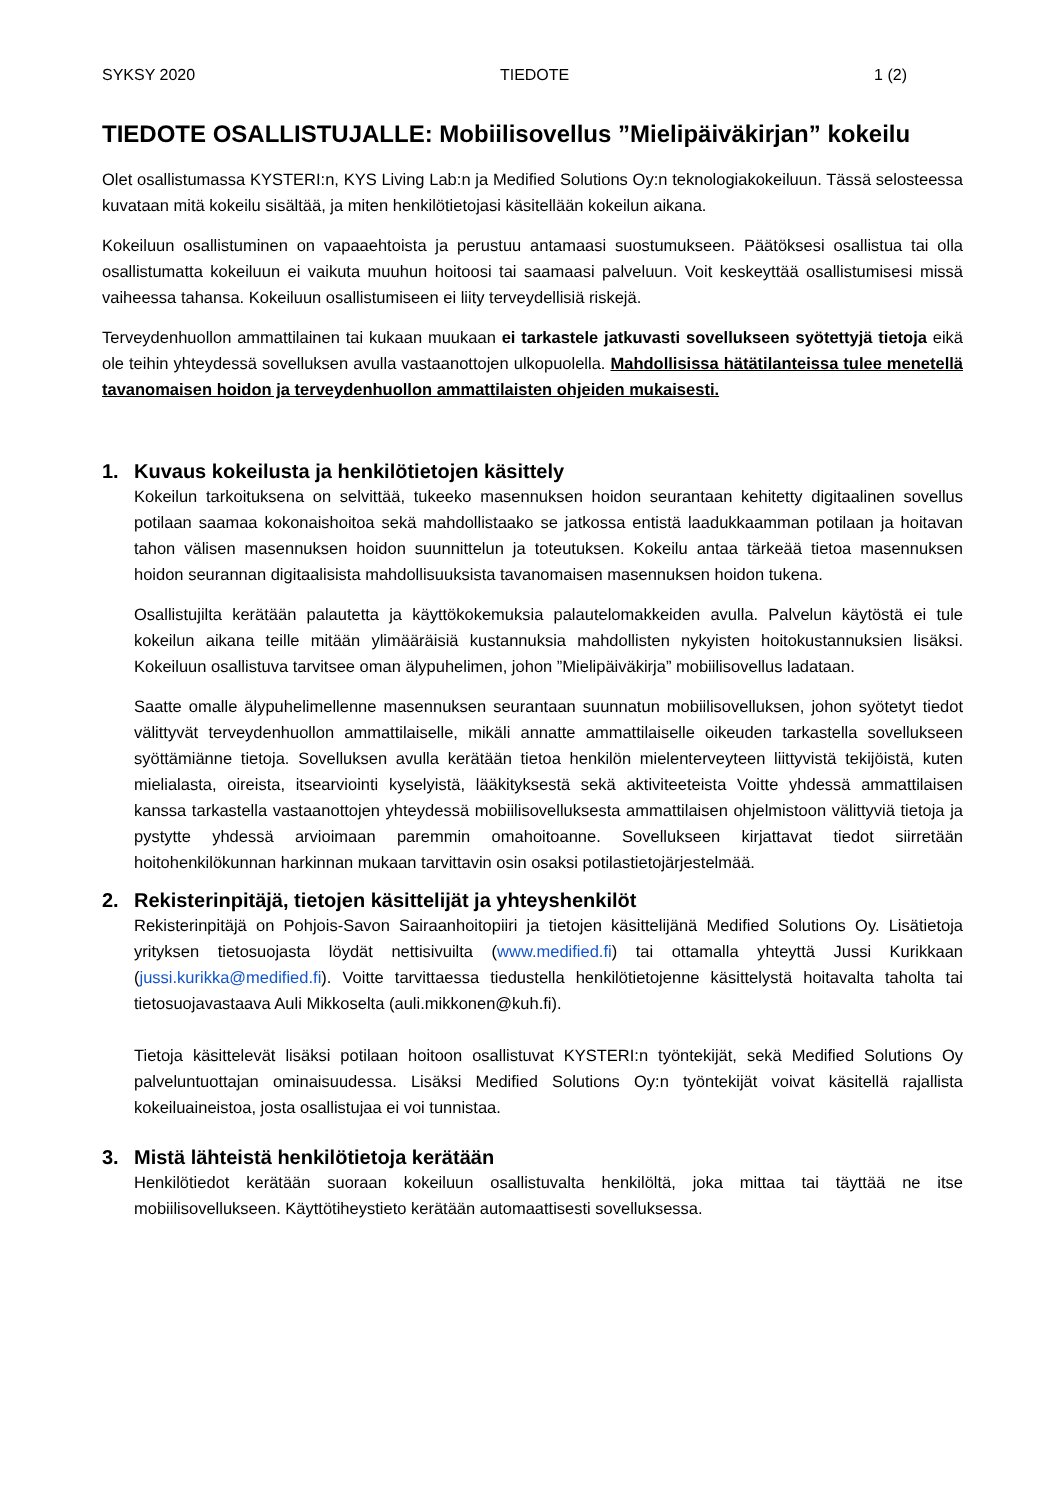SYKSY 2020 TIEDOTE 1 (2)
TIEDOTE OSALLISTUJALLE: Mobiilisovellus ”Mielipäiväkirjan” kokeilu
Olet osallistumassa KYSTERI:n, KYS Living Lab:n ja Medified Solutions Oy:n teknologiakokeiluun. Tässä selosteessa kuvataan mitä kokeilu sisältää, ja miten henkilötietojasi käsitellään kokeilun aikana.
Kokeiluun osallistuminen on vapaaehtoista ja perustuu antamaasi suostumukseen. Päätöksesi osallistua tai olla osallistumatta kokeiluun ei vaikuta muuhun hoitoosi tai saamaasi palveluun. Voit keskeyttää osallistumisesi missä vaiheessa tahansa. Kokeiluun osallistumiseen ei liity terveydellisiä riskejä.
Terveydenhuollon ammattilainen tai kukaan muukaan ei tarkastele jatkuvasti sovellukseen syötettyjä tietoja eikä ole teihin yhteydessä sovelluksen avulla vastaanottojen ulkopuolella. Mahdollisissa hätätilanteissa tulee menetellä tavanomaisen hoidon ja terveydenhuollon ammattilaisten ohjeiden mukaisesti.
1. Kuvaus kokeilusta ja henkilötietojen käsittely
Kokeilun tarkoituksena on selvittää, tukeeko masennuksen hoidon seurantaan kehitetty digitaalinen sovellus potilaan saamaa kokonaishoitoa sekä mahdollistaako se jatkossa entistä laadukkaamman potilaan ja hoitavan tahon välisen masennuksen hoidon suunnittelun ja toteutuksen. Kokeilu antaa tärkeää tietoa masennuksen hoidon seurannan digitaalisista mahdollisuuksista tavanomaisen masennuksen hoidon tukena.
Osallistujilta kerätään palautetta ja käyttökokemuksia palautelomakkeiden avulla. Palvelun käytöstä ei tule kokeilun aikana teille mitään ylimääräisiä kustannuksia mahdollisten nykyisten hoitokustannuksien lisäksi. Kokeiluun osallistuva tarvitsee oman älypuhelimen, johon ”Mielipäiväkirja” mobiilisovellus ladataan.
Saatte omalle älypuhelimellenne masennuksen seurantaan suunnatun mobiilisovelluksen, johon syötetyt tiedot välittyvät terveydenhuollon ammattilaiselle, mikäli annatte ammattilaiselle oikeuden tarkastella sovellukseen syöttämiänne tietoja. Sovelluksen avulla kerätään tietoa henkilön mielenterveyteen liittyvistä tekijöistä, kuten mielialasta, oireista, itsearviointi kyselyistä, lääkityksestä sekä aktiviteeteista Voitte yhdessä ammattilaisen kanssa tarkastella vastaanottojen yhteydessä mobiilisovelluksesta ammattilaisen ohjelmistoon välittyviä tietoja ja pystytte yhdessä arvioimaan paremmin omahoitoanne. Sovellukseen kirjattavat tiedot siirretään hoitohenkilökunnan harkinnan mukaan tarvittavin osin osaksi potilastietojärjestelmää.
2. Rekisterinpitäjä, tietojen käsittelijät ja yhteyshenkilöt
Rekisterinpitäjä on Pohjois-Savon Sairaanhoitopiiri ja tietojen käsittelijänä Medified Solutions Oy. Lisätietoja yrityksen tietosuojasta löydät nettisivuilta (www.medified.fi) tai ottamalla yhteyttä Jussi Kurikkaan (jussi.kurikka@medified.fi). Voitte tarvittaessa tiedustella henkilötietojenne käsittelystä hoitavalta taholta tai tietosuojavastaava Auli Mikkoselta (auli.mikkonen@kuh.fi).
Tietoja käsittelevät lisäksi potilaan hoitoon osallistuvat KYSTERI:n työntekijät, sekä Medified Solutions Oy palveluntuottajan ominaisuudessa. Lisäksi Medified Solutions Oy:n työntekijät voivat käsitellä rajallista kokeiluaineistoa, josta osallistujaa ei voi tunnistaa.
3. Mistä lähteistä henkilötietoja kerätään
Henkilötiedot kerätään suoraan kokeiluun osallistuvalta henkilöltä, joka mittaa tai täyttää ne itse mobiilisovellukseen. Käyttötiheystieto kerätään automaattisesti sovelluksessa.